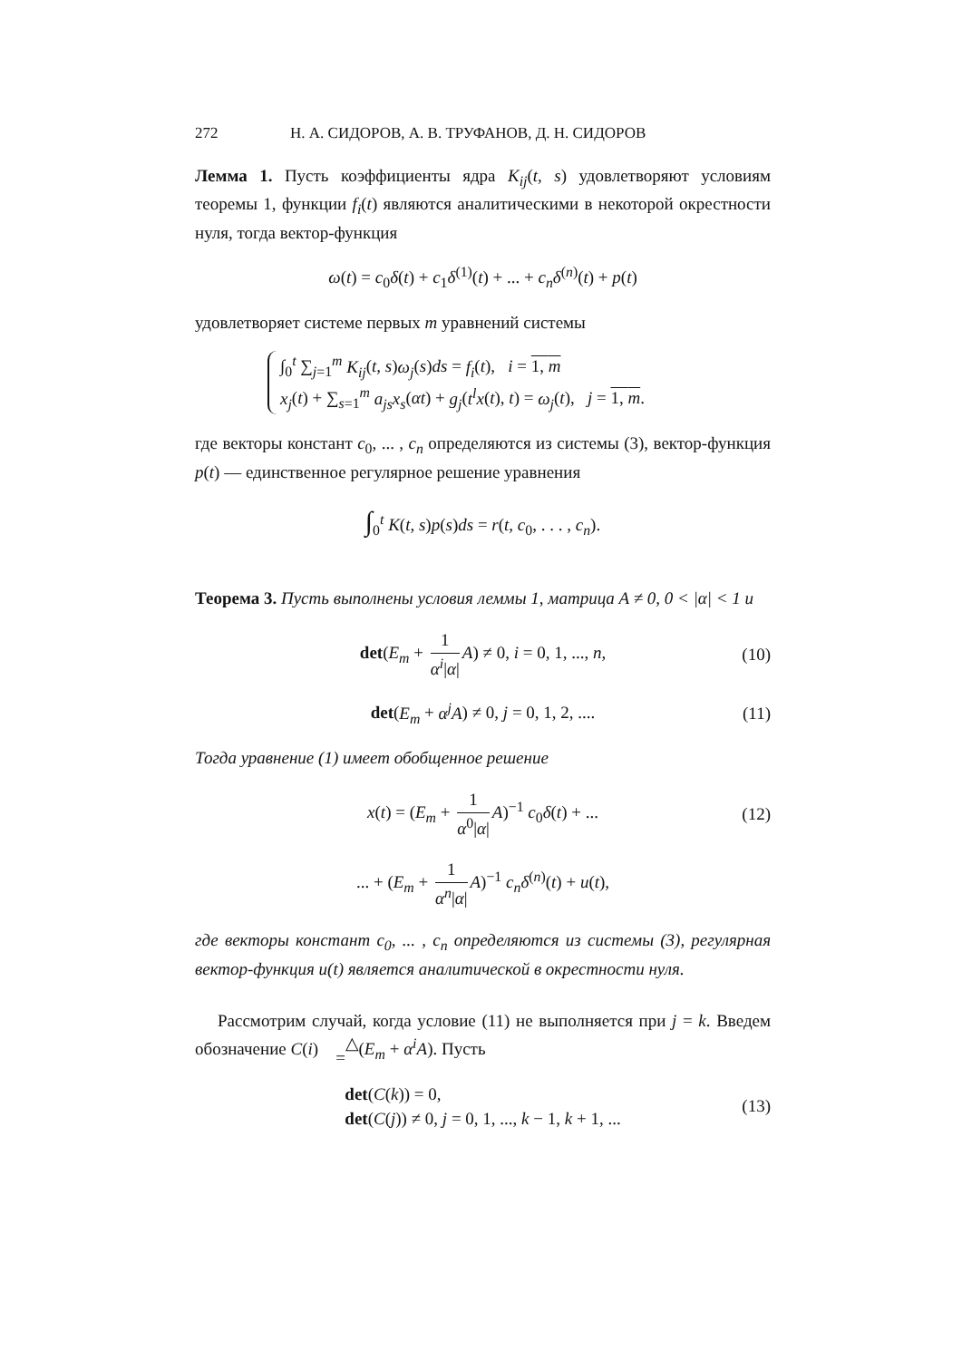272 Н. А. СИДОРОВ, А. В. ТРУФАНОВ, Д. Н. СИДОРОВ
Лемма 1. Пусть коэффициенты ядра K<sub>ij</sub>(t, s) удовлетворяют условиям теоремы 1, функции f<sub>i</sub>(t) являются аналитическими в некоторой окрестности нуля, тогда вектор-функция
ω(t) = c<sub>0</sub>δ(t) + c<sub>1</sub>δ<sup>(1)</sup>(t) + ... + c<sub>n</sub>δ<sup>(n)</sup>(t) + p(t)
удовлетворяет системе первых m уравнений системы
∫<sub>0</sub><sup>t</sup> ∑<sub>j=1</sub><sup>m</sup> K<sub>ij</sub>(t, s)ω<sub>j</sub>(s)ds = f<sub>i</sub>(t), i = 1, m
x<sub>j</sub>(t) + ∑<sub>s=1</sub><sup>m</sup> a<sub>js</sub>x<sub>s</sub>(αt) + g<sub>j</sub>(t<sup>l</sup>x(t), t) = ω<sub>j</sub>(t), j = 1, m.
где векторы констант c<sub>0</sub>, ... , c<sub>n</sub> определяются из системы (3), вектор-функция p(t) — единственное регулярное решение уравнения
∫<sub>0</sub><sup>t</sup> K(t, s)p(s)ds = r(t, c<sub>0</sub>, . . . , c<sub>n</sub>).
Теорема 3. Пусть выполнены условия леммы 1, матрица A ≠ 0, 0 < |α| < 1 и
det(E<sub>m</sub> + 1 α<sup>i</sup>|α| A) ≠ 0, i = 0, 1, ..., n, (10)
det(E<sub>m</sub> + α<sup>j</sup>A) ≠ 0, j = 0, 1, 2, .... (11)
Тогда уравнение (1) имеет обобщенное решение
x(t) = (E<sub>m</sub> + 1 α<sup>0</sup>|α| A)<sup>−1</sup> c<sub>0</sub>δ(t) + ... (12)
... + (E<sub>m</sub> + 1 α<sup>n</sup>|α| A)<sup>−1</sup> c<sub>n</sub>δ<sup>(n)</sup>(t) + u(t),
где векторы констант c<sub>0</sub>, ... , c<sub>n</sub> определяются из системы (3), регулярная вектор-функция u(t) является аналитической в окрестности нуля.
Рассмотрим случай, когда условие (11) не выполняется при j = k. Введем обозначение C(i) △
=(E<sub>m</sub> + α<sup>i</sup>A). Пусть
det(C(k)) = 0,
det(C(j)) ≠ 0, j = 0, 1, ..., k − 1, k + 1, ... (13)